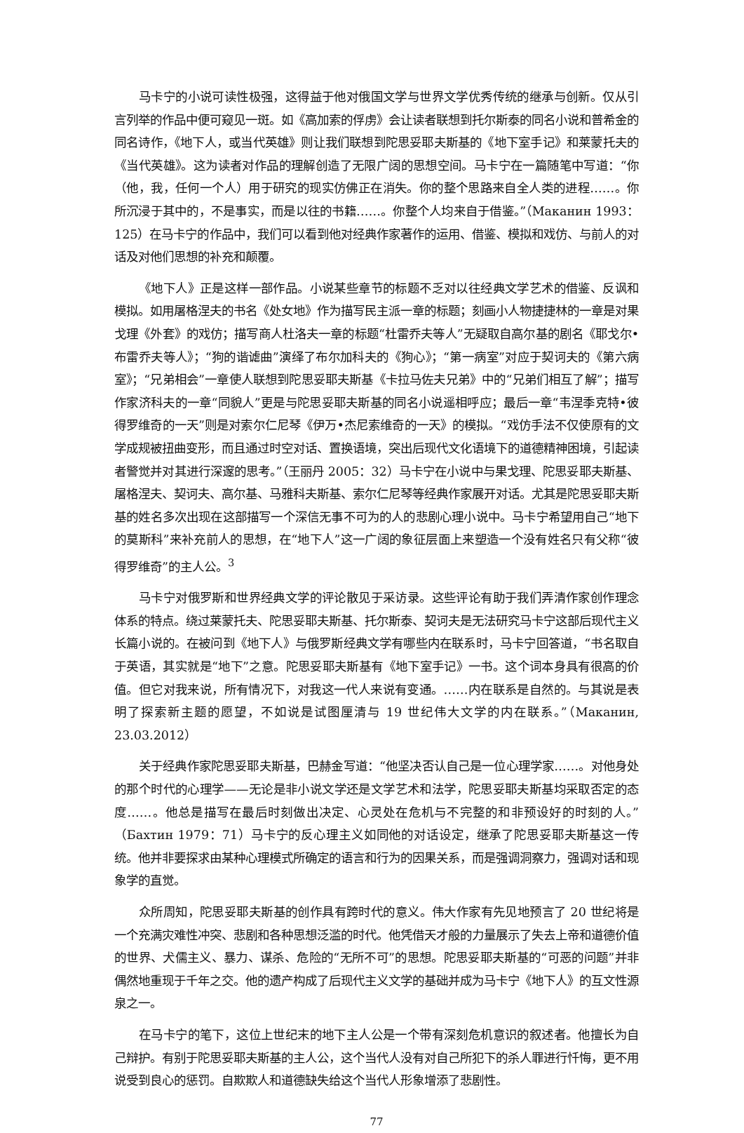马卡宁的小说可读性极强，这得益于他对俄国文学与世界文学优秀传统的继承与创新。仅从引言列举的作品中便可窥见一斑。如《高加索的俘虏》会让读者联想到托尔斯泰的同名小说和普希金的同名诗作，《地下人，或当代英雄》则让我们联想到陀思妥耶夫斯基的《地下室手记》和莱蒙托夫的《当代英雄》。这为读者对作品的理解创造了无限广阔的思想空间。马卡宁在一篇随笔中写道：“你（他，我，任何一个人）用于研究的现实仿佛正在消失。你的整个思路来自全人类的进程……。你所沉浸于其中的，不是事实，而是以往的书籍……。你整个人均来自于借鉴。”（Маканин 1993：125）在马卡宁的作品中，我们可以看到他对经典作家著作的运用、借鉴、模拟和戏仿、与前人的对话及对他们思想的补充和颠覆。
《地下人》正是这样一部作品。小说某些章节的标题不乏对以往经典文学艺术的借鉴、反讽和模拟。如用屠格涅夫的书名《处女地》作为描写民主派一章的标题；刻画小人物捷捷林的一章是对果戈理《外套》的戏仿；描写商人杜洛夫一章的标题“杜雷乔夫等人”无疑取自高尔基的剧名《耶戈尔•布雷乔夫等人》；“狗的谐谑曲”演绎了布尔加科夫的《狗心》；“第一病室”对应于契诃夫的《第六病室》；“兄弟相会”一章使人联想到陀思妥耶夫斯基《卡拉马佐夫兄弟》中的“兄弟们相互了解”；描写作家济科夫的一章“同貌人”更是与陀思妥耶夫斯基的同名小说遥相呼应；最后一章“韦涅季克特•彼得罗维奇的一天”则是对索尔仁尼琴《伊万•杰尼索维奇的一天》的模拟。“戏仿手法不仅使原有的文学成规被扭曲变形，而且通过时空对话、置换语境，突出后现代文化语境下的道德精神困境，引起读者警觉并对其进行深邃的思考。”（王丽丹 2005：32）马卡宁在小说中与果戈理、陀思妥耶夫斯基、屠格涅夫、契诃夫、高尔基、马雅科夫斯基、索尔仁尼琴等经典作家展开对话。尤其是陀思妥耶夫斯基的姓名多次出现在这部描写一个深信无事不可为的人的悲剧心理小说中。马卡宁希望用自己“地下的莫斯科”来补充前人的思想，在“地下人”这一广阔的象征层面上来塑造一个没有姓名只有父称“彼得罗维奇”的主人公。<sup>3</sup>
马卡宁对俄罗斯和世界经典文学的评论散见于采访录。这些评论有助于我们弄清作家创作理念体系的特点。绕过莱蒙托夫、陀思妥耶夫斯基、托尔斯泰、契诃夫是无法研究马卡宁这部后现代主义长篇小说的。在被问到《地下人》与俄罗斯经典文学有哪些内在联系时，马卡宁回答道，“书名取自于英语，其实就是“地下”之意。陀思妥耶夫斯基有《地下室手记》一书。这个词本身具有很高的价值。但它对我来说，所有情况下，对我这一代人来说有变通。……内在联系是自然的。与其说是表明了探索新主题的愿望，不如说是试图厘清与 19 世纪伟大文学的内在联系。”（Маканин, 23.03.2012）
关于经典作家陀思妥耶夫斯基，巴赫金写道：“他坚决否认自己是一位心理学家……。对他身处的那个时代的心理学——无论是非小说文学还是文学艺术和法学，陀思妥耶夫斯基均采取否定的态度……。他总是描写在最后时刻做出决定、心灵处在危机与不完整的和非预设好的时刻的人。”（Бахтин 1979：71）马卡宁的反心理主义如同他的对话设定，继承了陀思妥耶夫斯基这一传统。他并非要探求由某种心理模式所确定的语言和行为的因果关系，而是强调洞察力，强调对话和现象学的直觉。
众所周知，陀思妥耶夫斯基的创作具有跨时代的意义。伟大作家有先见地预言了 20 世纪将是一个充满灾难性冲突、悲剧和各种思想泛滥的时代。他凭借天才般的力量展示了失去上帝和道德价值的世界、犬儒主义、暴力、谋杀、危险的“无所不可”的思想。陀思妥耶夫斯基的“可恶的问题”并非偶然地重现于千年之交。他的遗产构成了后现代主义文学的基础并成为马卡宁《地下人》的互文性源泉之一。
在马卡宁的笔下，这位上世纪末的地下主人公是一个带有深刻危机意识的叙述者。他擅长为自己辩护。有别于陀思妥耶夫斯基的主人公，这个当代人没有对自己所犯下的杀人罪进行忏悔，更不用说受到良心的惩罚。自欺欺人和道德缺失给这个当代人形象增添了悲剧性。
77